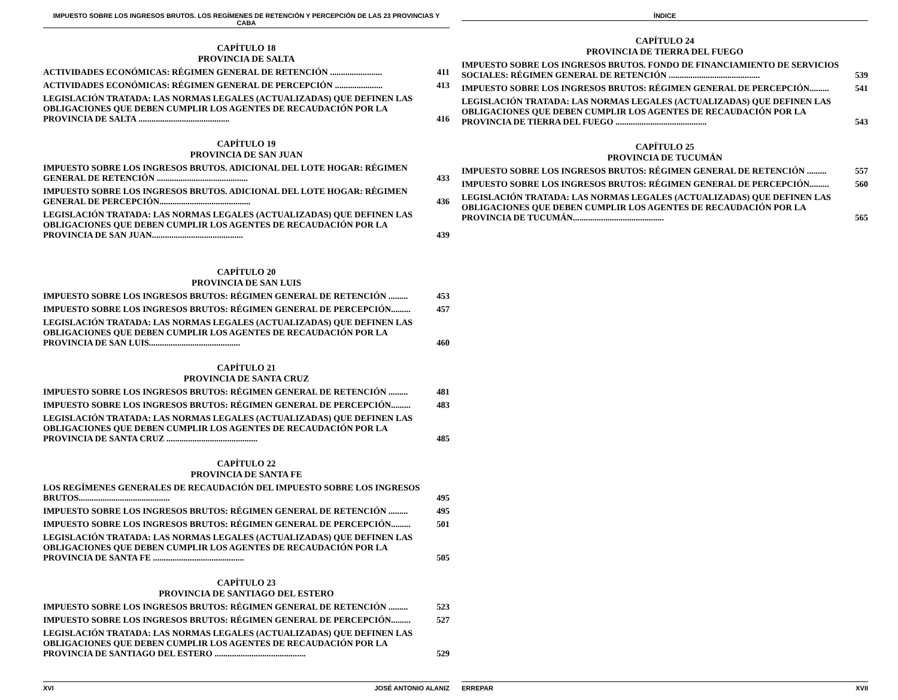IMPUESTO SOBRE LOS INGRESOS BRUTOS. LOS REGÍMENES DE RETENCIÓN Y PERCEPCIÓN DE LAS 23 PROVINCIAS Y CABA
CAPÍTULO 18
PROVINCIA DE SALTA
ACTIVIDADES ECONÓMICAS: RÉGIMEN GENERAL DE RETENCIÓN ........................ 411
ACTIVIDADES ECONÓMICAS: RÉGIMEN GENERAL DE PERCEPCIÓN ...................... 413
LEGISLACIÓN TRATADA: LAS NORMAS LEGALES (ACTUALIZADAS) QUE DEFINEN LAS OBLIGACIONES QUE DEBEN CUMPLIR LOS AGENTES DE RECAUDACIÓN POR LA PROVINCIA DE SALTA .......................................... 416
CAPÍTULO 19
PROVINCIA DE SAN JUAN
IMPUESTO SOBRE LOS INGRESOS BRUTOS. ADICIONAL DEL LOTE HOGAR: RÉGIMEN GENERAL DE RETENCIÓN .......................................... 433
IMPUESTO SOBRE LOS INGRESOS BRUTOS. ADICIONAL DEL LOTE HOGAR: RÉGIMEN GENERAL DE PERCEPCIÓN.......................................... 436
LEGISLACIÓN TRATADA: LAS NORMAS LEGALES (ACTUALIZADAS) QUE DEFINEN LAS OBLIGACIONES QUE DEBEN CUMPLIR LOS AGENTES DE RECAUDACIÓN POR LA PROVINCIA DE SAN JUAN.......................................... 439
CAPÍTULO 20
PROVINCIA DE SAN LUIS
IMPUESTO SOBRE LOS INGRESOS BRUTOS: RÉGIMEN GENERAL DE RETENCIÓN ......... 453
IMPUESTO SOBRE LOS INGRESOS BRUTOS: RÉGIMEN GENERAL DE PERCEPCIÓN......... 457
LEGISLACIÓN TRATADA: LAS NORMAS LEGALES (ACTUALIZADAS) QUE DEFINEN LAS OBLIGACIONES QUE DEBEN CUMPLIR LOS AGENTES DE RECAUDACIÓN POR LA PROVINCIA DE SAN LUIS.......................................... 460
CAPÍTULO 21
PROVINCIA DE SANTA CRUZ
IMPUESTO SOBRE LOS INGRESOS BRUTOS: RÉGIMEN GENERAL DE RETENCIÓN ......... 481
IMPUESTO SOBRE LOS INGRESOS BRUTOS: RÉGIMEN GENERAL DE PERCEPCIÓN......... 483
LEGISLACIÓN TRATADA: LAS NORMAS LEGALES (ACTUALIZADAS) QUE DEFINEN LAS OBLIGACIONES QUE DEBEN CUMPLIR LOS AGENTES DE RECAUDACIÓN POR LA PROVINCIA DE SANTA CRUZ .......................................... 485
CAPÍTULO 22
PROVINCIA DE SANTA FE
LOS REGÍMENES GENERALES DE RECAUDACIÓN DEL IMPUESTO SOBRE LOS INGRESOS BRUTOS.......................................... 495
IMPUESTO SOBRE LOS INGRESOS BRUTOS: RÉGIMEN GENERAL DE RETENCIÓN ......... 495
IMPUESTO SOBRE LOS INGRESOS BRUTOS: RÉGIMEN GENERAL DE PERCEPCIÓN......... 501
LEGISLACIÓN TRATADA: LAS NORMAS LEGALES (ACTUALIZADAS) QUE DEFINEN LAS OBLIGACIONES QUE DEBEN CUMPLIR LOS AGENTES DE RECAUDACIÓN POR LA PROVINCIA DE SANTA FE .......................................... 505
CAPÍTULO 23
PROVINCIA DE SANTIAGO DEL ESTERO
IMPUESTO SOBRE LOS INGRESOS BRUTOS: RÉGIMEN GENERAL DE RETENCIÓN ......... 523
IMPUESTO SOBRE LOS INGRESOS BRUTOS: RÉGIMEN GENERAL DE PERCEPCIÓN......... 527
LEGISLACIÓN TRATADA: LAS NORMAS LEGALES (ACTUALIZADAS) QUE DEFINEN LAS OBLIGACIONES QUE DEBEN CUMPLIR LOS AGENTES DE RECAUDACIÓN POR LA PROVINCIA DE SANTIAGO DEL ESTERO .......................................... 529
XVI JOSÉ ANTONIO ALANIZ
ÍNDICE
CAPÍTULO 24
PROVINCIA DE TIERRA DEL FUEGO
IMPUESTO SOBRE LOS INGRESOS BRUTOS. FONDO DE FINANCIAMIENTO DE SERVICIOS SOCIALES: RÉGIMEN GENERAL DE RETENCIÓN .......................................... 539
IMPUESTO SOBRE LOS INGRESOS BRUTOS: RÉGIMEN GENERAL DE PERCEPCIÓN......... 541
LEGISLACIÓN TRATADA: LAS NORMAS LEGALES (ACTUALIZADAS) QUE DEFINEN LAS OBLIGACIONES QUE DEBEN CUMPLIR LOS AGENTES DE RECAUDACIÓN POR LA PROVINCIA DE TIERRA DEL FUEGO .......................................... 543
CAPÍTULO 25
PROVINCIA DE TUCUMÁN
IMPUESTO SOBRE LOS INGRESOS BRUTOS: RÉGIMEN GENERAL DE RETENCIÓN ......... 557
IMPUESTO SOBRE LOS INGRESOS BRUTOS: RÉGIMEN GENERAL DE PERCEPCIÓN......... 560
LEGISLACIÓN TRATADA: LAS NORMAS LEGALES (ACTUALIZADAS) QUE DEFINEN LAS OBLIGACIONES QUE DEBEN CUMPLIR LOS AGENTES DE RECAUDACIÓN POR LA PROVINCIA DE TUCUMÁN.......................................... 565
ERREPAR XVII